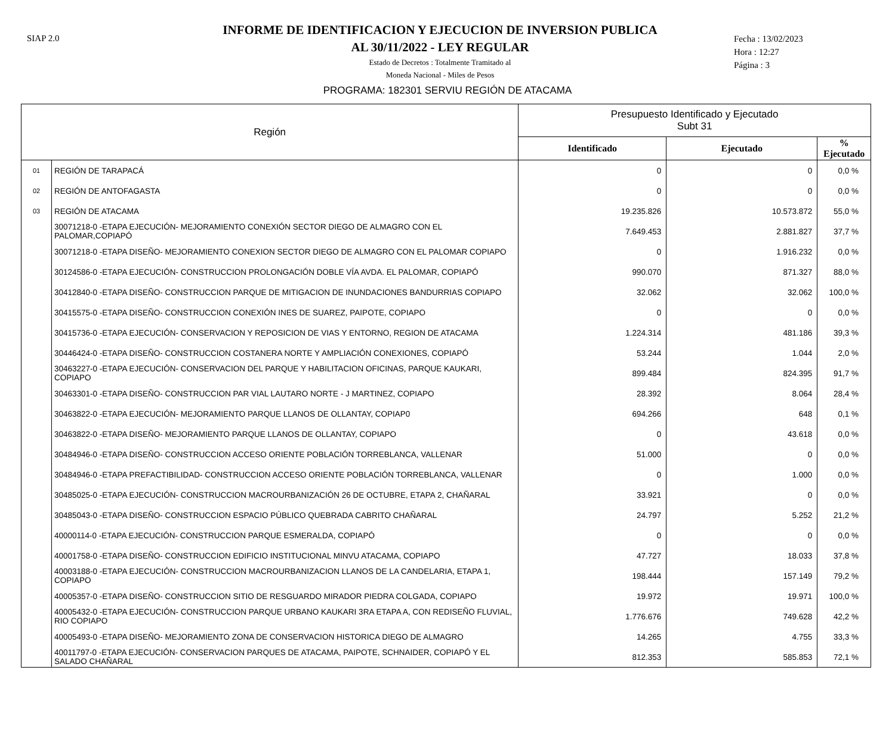SIAP 2.0
INFORME DE IDENTIFICACION Y EJECUCION DE INVERSION PUBLICA
AL 30/11/2022 - LEY REGULAR
Estado de Decretos : Totalmente Tramitado al
Moneda Nacional - Miles de Pesos
Fecha : 13/02/2023
Hora : 12:27
Página : 3
PROGRAMA: 182301 SERVIU REGIÓN DE ATACAMA
| Región | | Presupuesto Identificado y Ejecutado Subt 31 | | |
| --- | --- | --- | --- | --- |
| | | Identificado | Ejecutado | % Ejecutado |
| 01 | REGIÓN DE TARAPACÁ | 0 | 0 | 0,0 % |
| 02 | REGIÓN DE ANTOFAGASTA | 0 | 0 | 0,0 % |
| 03 | REGIÓN DE ATACAMA | 19.235.826 | 10.573.872 | 55,0 % |
| | 30071218-0 -ETAPA EJECUCIÓN- MEJORAMIENTO CONEXIÓN SECTOR DIEGO DE ALMAGRO CON EL PALOMAR,COPIAPÓ | 7.649.453 | 2.881.827 | 37,7 % |
| | 30071218-0 -ETAPA DISEÑO- MEJORAMIENTO CONEXION SECTOR DIEGO DE ALMAGRO CON EL PALOMAR COPIAPO | 0 | 1.916.232 | 0,0 % |
| | 30124586-0 -ETAPA EJECUCIÓN- CONSTRUCCION PROLONGACIÓN DOBLE VÍA AVDA. EL PALOMAR, COPIAPÓ | 990.070 | 871.327 | 88,0 % |
| | 30412840-0 -ETAPA DISEÑO- CONSTRUCCION PARQUE DE MITIGACION DE INUNDACIONES BANDURRIAS COPIAPO | 32.062 | 32.062 | 100,0 % |
| | 30415575-0 -ETAPA DISEÑO- CONSTRUCCION CONEXIÓN INES DE SUAREZ, PAIPOTE, COPIAPO | 0 | 0 | 0,0 % |
| | 30415736-0 -ETAPA EJECUCIÓN- CONSERVACION Y REPOSICION DE VIAS Y ENTORNO, REGION DE ATACAMA | 1.224.314 | 481.186 | 39,3 % |
| | 30446424-0 -ETAPA DISEÑO- CONSTRUCCION COSTANERA NORTE Y AMPLIACIÓN CONEXIONES, COPIAPÓ | 53.244 | 1.044 | 2,0 % |
| | 30463227-0 -ETAPA EJECUCIÓN- CONSERVACION DEL PARQUE Y HABILITACION OFICINAS, PARQUE KAUKARI, COPIAPO | 899.484 | 824.395 | 91,7 % |
| | 30463301-0 -ETAPA DISEÑO- CONSTRUCCION PAR VIAL LAUTARO NORTE - J MARTINEZ, COPIAPO | 28.392 | 8.064 | 28,4 % |
| | 30463822-0 -ETAPA EJECUCIÓN- MEJORAMIENTO PARQUE LLANOS DE OLLANTAY, COPIAP0 | 694.266 | 648 | 0,1 % |
| | 30463822-0 -ETAPA DISEÑO- MEJORAMIENTO PARQUE LLANOS DE OLLANTAY, COPIAPO | 0 | 43.618 | 0,0 % |
| | 30484946-0 -ETAPA DISEÑO- CONSTRUCCION ACCESO ORIENTE POBLACIÓN TORREBLANCA, VALLENAR | 51.000 | 0 | 0,0 % |
| | 30484946-0 -ETAPA PREFACTIBILIDAD- CONSTRUCCION ACCESO ORIENTE POBLACIÓN TORREBLANCA, VALLENAR | 0 | 1.000 | 0,0 % |
| | 30485025-0 -ETAPA EJECUCIÓN- CONSTRUCCION MACROURBANIZACIÓN 26 DE OCTUBRE, ETAPA 2, CHAÑARAL | 33.921 | 0 | 0,0 % |
| | 30485043-0 -ETAPA DISEÑO- CONSTRUCCION ESPACIO PÚBLICO QUEBRADA CABRITO CHAÑARAL | 24.797 | 5.252 | 21,2 % |
| | 40000114-0 -ETAPA EJECUCIÓN- CONSTRUCCION PARQUE ESMERALDA, COPIAPÓ | 0 | 0 | 0,0 % |
| | 40001758-0 -ETAPA DISEÑO- CONSTRUCCION EDIFICIO INSTITUCIONAL MINVU ATACAMA, COPIAPO | 47.727 | 18.033 | 37,8 % |
| | 40003188-0 -ETAPA EJECUCIÓN- CONSTRUCCION MACROURBANIZACION LLANOS DE LA CANDELARIA, ETAPA 1, COPIAPO | 198.444 | 157.149 | 79,2 % |
| | 40005357-0 -ETAPA DISEÑO- CONSTRUCCION SITIO DE RESGUARDO MIRADOR PIEDRA COLGADA, COPIAPO | 19.972 | 19.971 | 100,0 % |
| | 40005432-0 -ETAPA EJECUCIÓN- CONSTRUCCION PARQUE URBANO KAUKARI 3RA ETAPA A, CON REDISEÑO FLUVIAL, RIO COPIAPO | 1.776.676 | 749.628 | 42,2 % |
| | 40005493-0 -ETAPA DISEÑO- MEJORAMIENTO ZONA DE CONSERVACION HISTORICA DIEGO DE ALMAGRO | 14.265 | 4.755 | 33,3 % |
| | 40011797-0 -ETAPA EJECUCIÓN- CONSERVACION PARQUES DE ATACAMA, PAIPOTE, SCHNAIDER, COPIAPÓ Y EL SALADO CHAÑARAL | 812.353 | 585.853 | 72,1 % |